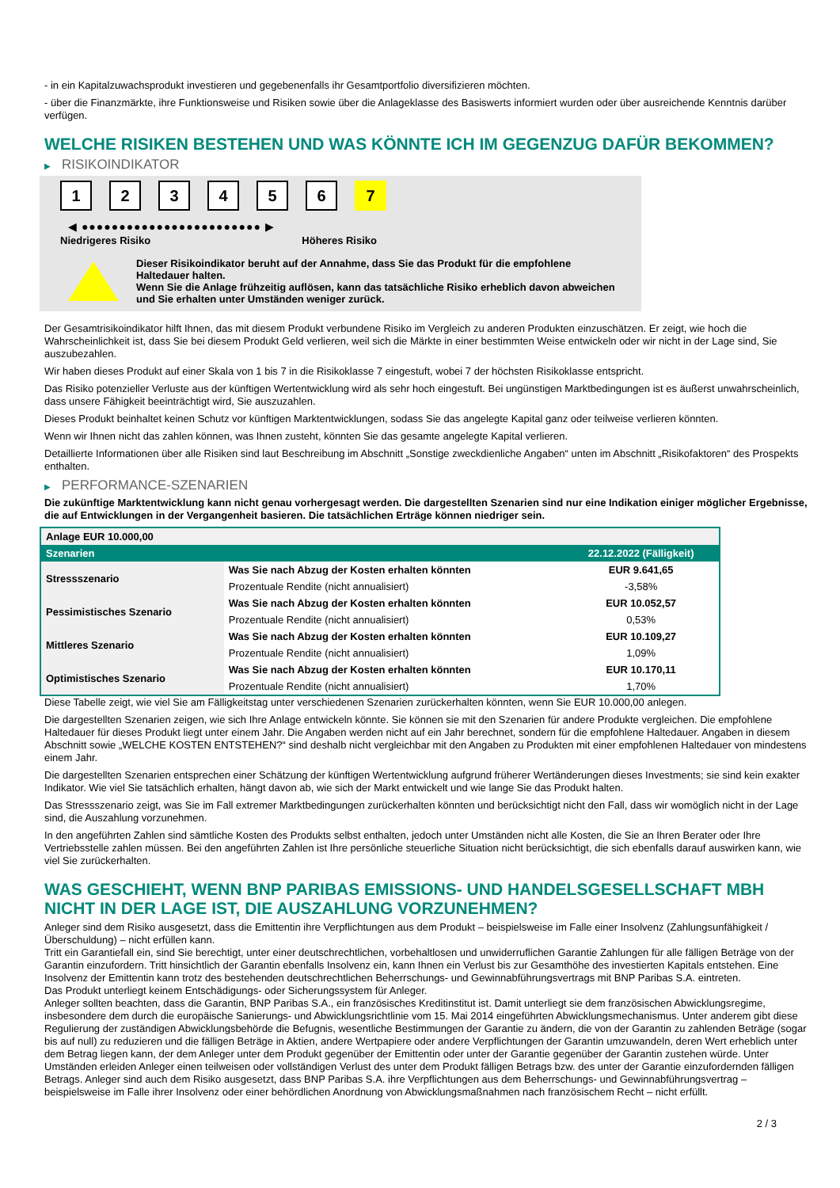- in ein Kapitalzuwachsprodukt investieren und gegebenenfalls ihr Gesamtportfolio diversifizieren möchten.
- über die Finanzmärkte, ihre Funktionsweise und Risiken sowie über die Anlageklasse des Basiswerts informiert wurden oder über ausreichende Kenntnis darüber verfügen.
WELCHE RISIKEN BESTEHEN UND WAS KÖNNTE ICH IM GEGENZUG DAFÜR BEKOMMEN?
▶ RISIKOINDIKATOR
1 2 3 4 5 6 7
◀ ●●●●●●●●●●●●●●●●●●●●●●●● ▶
Niedrigeres Risiko Höheres Risiko
Dieser Risikoindikator beruht auf der Annahme, dass Sie das Produkt für die empfohlene Haltedauer halten.
Wenn Sie die Anlage frühzeitig auflösen, kann das tatsächliche Risiko erheblich davon abweichen und Sie erhalten unter Umständen weniger zurück.
Der Gesamtrisikoindikator hilft Ihnen, das mit diesem Produkt verbundene Risiko im Vergleich zu anderen Produkten einzuschätzen. Er zeigt, wie hoch die Wahrscheinlichkeit ist, dass Sie bei diesem Produkt Geld verlieren, weil sich die Märkte in einer bestimmten Weise entwickeln oder wir nicht in der Lage sind, Sie auszubezahlen.
Wir haben dieses Produkt auf einer Skala von 1 bis 7 in die Risikoklasse 7 eingestuft, wobei 7 der höchsten Risikoklasse entspricht.
Das Risiko potenzieller Verluste aus der künftigen Wertentwicklung wird als sehr hoch eingestuft. Bei ungünstigen Marktbedingungen ist es äußerst unwahrscheinlich, dass unsere Fähigkeit beeinträchtigt wird, Sie auszuzahlen.
Dieses Produkt beinhaltet keinen Schutz vor künftigen Marktentwicklungen, sodass Sie das angelegte Kapital ganz oder teilweise verlieren könnten.
Wenn wir Ihnen nicht das zahlen können, was Ihnen zusteht, könnten Sie das gesamte angelegte Kapital verlieren.
Detaillierte Informationen über alle Risiken sind laut Beschreibung im Abschnitt „Sonstige zweckdienliche Angaben“ unten im Abschnitt „Risikofaktoren“ des Prospekts enthalten.
▶ PERFORMANCE-SZENARIEN
Die zukünftige Marktentwicklung kann nicht genau vorhergesagt werden. Die dargestellten Szenarien sind nur eine Indikation einiger möglicher Ergebnisse, die auf Entwicklungen in der Vergangenheit basieren. Die tatsächlichen Erträge können niedriger sein.
| Anlage EUR 10.000,00 | | |
| --- | --- | --- |
| Szenarien | | 22.12.2022 (Fälligkeit) |
| Stressszenario | Was Sie nach Abzug der Kosten erhalten könnten | EUR 9.641,65 |
| | Prozentuale Rendite (nicht annualisiert) | -3,58% |
| Pessimistisches Szenario | Was Sie nach Abzug der Kosten erhalten könnten | EUR 10.052,57 |
| | Prozentuale Rendite (nicht annualisiert) | 0,53% |
| Mittleres Szenario | Was Sie nach Abzug der Kosten erhalten könnten | EUR 10.109,27 |
| | Prozentuale Rendite (nicht annualisiert) | 1,09% |
| Optimistisches Szenario | Was Sie nach Abzug der Kosten erhalten könnten | EUR 10.170,11 |
| | Prozentuale Rendite (nicht annualisiert) | 1,70% |
Diese Tabelle zeigt, wie viel Sie am Fälligkeitstag unter verschiedenen Szenarien zurückerhalten könnten, wenn Sie EUR 10.000,00 anlegen.
Die dargestellten Szenarien zeigen, wie sich Ihre Anlage entwickeln könnte. Sie können sie mit den Szenarien für andere Produkte vergleichen. Die empfohlene Haltedauer für dieses Produkt liegt unter einem Jahr. Die Angaben werden nicht auf ein Jahr berechnet, sondern für die empfohlene Haltedauer. Angaben in diesem Abschnitt sowie „WELCHE KOSTEN ENTSTEHEN?“ sind deshalb nicht vergleichbar mit den Angaben zu Produkten mit einer empfohlenen Haltedauer von mindestens einem Jahr.
Die dargestellten Szenarien entsprechen einer Schätzung der künftigen Wertentwicklung aufgrund früherer Wertänderungen dieses Investments; sie sind kein exakter Indikator. Wie viel Sie tatsächlich erhalten, hängt davon ab, wie sich der Markt entwickelt und wie lange Sie das Produkt halten.
Das Stressszenario zeigt, was Sie im Fall extremer Marktbedingungen zurückerhalten könnten und berücksichtigt nicht den Fall, dass wir womöglich nicht in der Lage sind, die Auszahlung vorzunehmen.
In den angeführten Zahlen sind sämtliche Kosten des Produkts selbst enthalten, jedoch unter Umständen nicht alle Kosten, die Sie an Ihren Berater oder Ihre Vertriebsstelle zahlen müssen. Bei den angeführten Zahlen ist Ihre persönliche steuerliche Situation nicht berücksichtigt, die sich ebenfalls darauf auswirken kann, wie viel Sie zurückerhalten.
WAS GESCHIEHT, WENN BNP PARIBAS EMISSIONS- UND HANDELSGESELLSCHAFT MBH NICHT IN DER LAGE IST, DIE AUSZAHLUNG VORZUNEHMEN?
Anleger sind dem Risiko ausgesetzt, dass die Emittentin ihre Verpflichtungen aus dem Produkt – beispielsweise im Falle einer Insolvenz (Zahlungsunfähigkeit / Überschuldung) – nicht erfüllen kann.
Tritt ein Garantiefall ein, sind Sie berechtigt, unter einer deutschrechtlichen, vorbehaltlosen und unwiderruflichen Garantie Zahlungen für alle fälligen Beträge von der Garantin einzufordern. Tritt hinsichtlich der Garantin ebenfalls Insolvenz ein, kann Ihnen ein Verlust bis zur Gesamthöhe des investierten Kapitals entstehen. Eine Insolvenz der Emittentin kann trotz des bestehenden deutschrechtlichen Beherrschungs- und Gewinnabführungsvertrags mit BNP Paribas S.A. eintreten.
Das Produkt unterliegt keinem Entschädigungs- oder Sicherungssystem für Anleger.
Anleger sollten beachten, dass die Garantin, BNP Paribas S.A., ein französisches Kreditinstitut ist. Damit unterliegt sie dem französischen Abwicklungsregime, insbesondere dem durch die europäische Sanierungs- und Abwicklungsrichtlinie vom 15. Mai 2014 eingeführten Abwicklungsmechanismus. Unter anderem gibt diese Regulierung der zuständigen Abwicklungsbehörde die Befugnis, wesentliche Bestimmungen der Garantie zu ändern, die von der Garantin zu zahlenden Beträge (sogar bis auf null) zu reduzieren und die fälligen Beträge in Aktien, andere Wertpapiere oder andere Verpflichtungen der Garantin umzuwandeln, deren Wert erheblich unter dem Betrag liegen kann, der dem Anleger unter dem Produkt gegenüber der Emittentin oder unter der Garantie gegenüber der Garantin zustehen würde. Unter Umständen erleiden Anleger einen teilweisen oder vollständigen Verlust des unter dem Produkt fälligen Betrags bzw. des unter der Garantie einzufordernden fälligen Betrags. Anleger sind auch dem Risiko ausgesetzt, dass BNP Paribas S.A. ihre Verpflichtungen aus dem Beherrschungs- und Gewinnabführungsvertrag – beispielsweise im Falle ihrer Insolvenz oder einer behördlichen Anordnung von Abwicklungsmaßnahmen nach französischem Recht – nicht erfüllt.
2 / 3